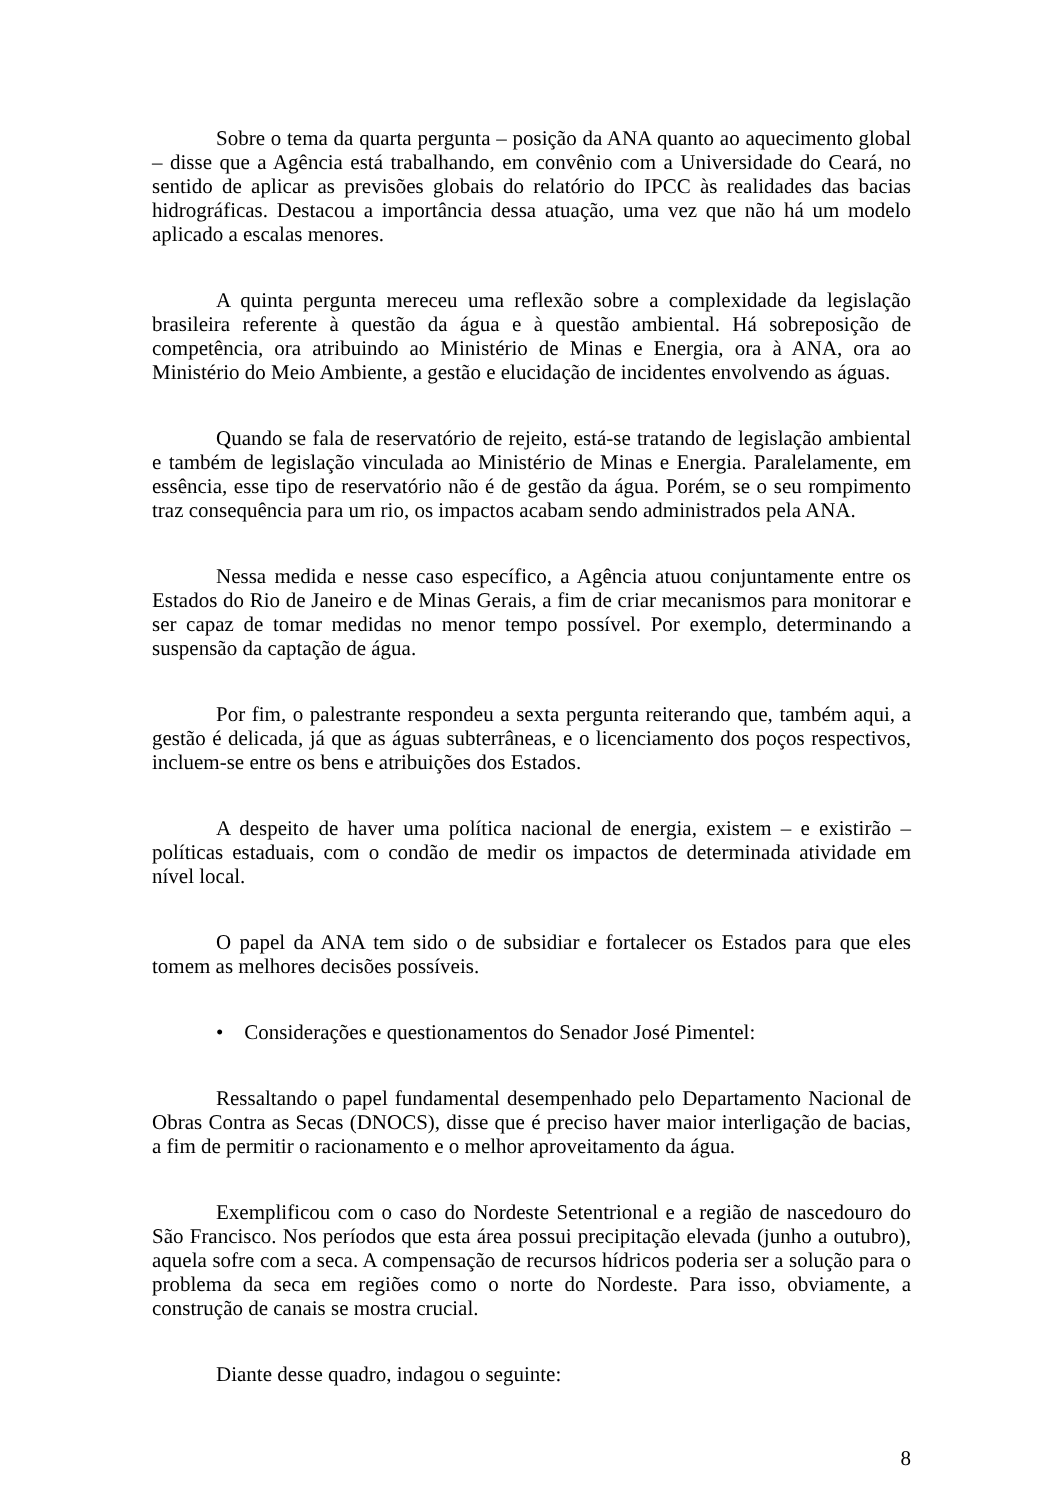Sobre o tema da quarta pergunta – posição da ANA quanto ao aquecimento global – disse que a Agência está trabalhando, em convênio com a Universidade do Ceará, no sentido de aplicar as previsões globais do relatório do IPCC às realidades das bacias hidrográficas. Destacou a importância dessa atuação, uma vez que não há um modelo aplicado a escalas menores.
A quinta pergunta mereceu uma reflexão sobre a complexidade da legislação brasileira referente à questão da água e à questão ambiental. Há sobreposição de competência, ora atribuindo ao Ministério de Minas e Energia, ora à ANA, ora ao Ministério do Meio Ambiente, a gestão e elucidação de incidentes envolvendo as águas.
Quando se fala de reservatório de rejeito, está-se tratando de legislação ambiental e também de legislação vinculada ao Ministério de Minas e Energia. Paralelamente, em essência, esse tipo de reservatório não é de gestão da água. Porém, se o seu rompimento traz consequência para um rio, os impactos acabam sendo administrados pela ANA.
Nessa medida e nesse caso específico, a Agência atuou conjuntamente entre os Estados do Rio de Janeiro e de Minas Gerais, a fim de criar mecanismos para monitorar e ser capaz de tomar medidas no menor tempo possível. Por exemplo, determinando a suspensão da captação de água.
Por fim, o palestrante respondeu a sexta pergunta reiterando que, também aqui, a gestão é delicada, já que as águas subterrâneas, e o licenciamento dos poços respectivos, incluem-se entre os bens e atribuições dos Estados.
A despeito de haver uma política nacional de energia, existem – e existirão – políticas estaduais, com o condão de medir os impactos de determinada atividade em nível local.
O papel da ANA tem sido o de subsidiar e fortalecer os Estados para que eles tomem as melhores decisões possíveis.
• Considerações e questionamentos do Senador José Pimentel:
Ressaltando o papel fundamental desempenhado pelo Departamento Nacional de Obras Contra as Secas (DNOCS), disse que é preciso haver maior interligação de bacias, a fim de permitir o racionamento e o melhor aproveitamento da água.
Exemplificou com o caso do Nordeste Setentrional e a região de nascedouro do São Francisco. Nos períodos que esta área possui precipitação elevada (junho a outubro), aquela sofre com a seca. A compensação de recursos hídricos poderia ser a solução para o problema da seca em regiões como o norte do Nordeste. Para isso, obviamente, a construção de canais se mostra crucial.
Diante desse quadro, indagou o seguinte:
8